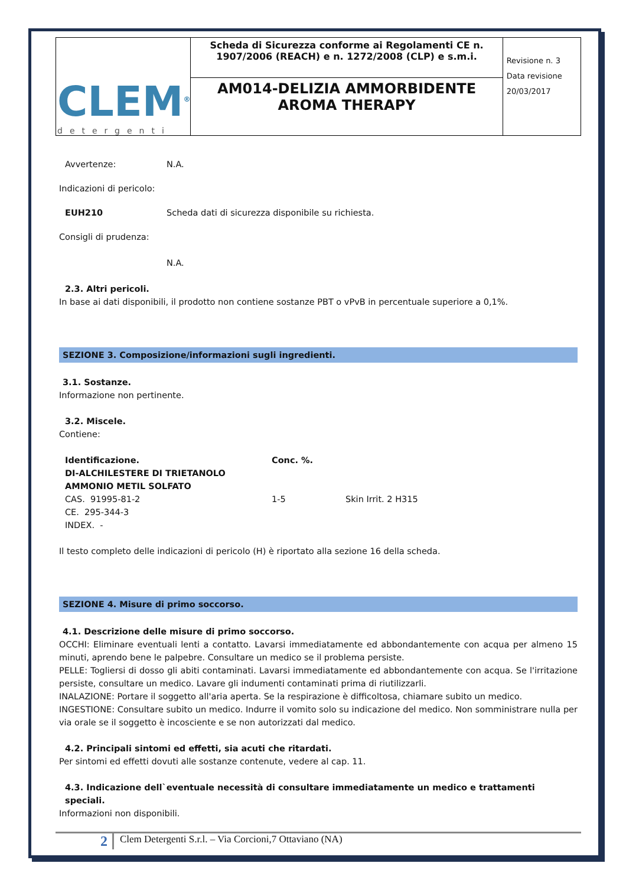| CLEM<sup>®</sup> detergenti | Scheda di Sicurezza conforme ai Regolamenti CE n. 1907/2006 (REACH) e n. 1272/2008 (CLP) e s.m.i. | Revisione n. 3 Data revisione 20/03/2017 |
| | AM014-DELIZIA AMMORBIDENTE AROMA THERAPY | |
Avvertenze: N.A.
Indicazioni di pericolo:
EUH210 Scheda dati di sicurezza disponibile su richiesta.
Consigli di prudenza:
N.A.
2.3. Altri pericoli.
In base ai dati disponibili, il prodotto non contiene sostanze PBT o vPvB in percentuale superiore a 0,1%.
SEZIONE 3. Composizione/informazioni sugli ingredienti.
3.1. Sostanze.
Informazione non pertinente.
3.2. Miscele.
Contiene:
| Identificazione. | Conc. %. | |
| --- | --- | --- |
| DI-ALCHILESTERE DI TRIETANOLO AMMONIO METIL SOLFATO | | |
| CAS. 91995-81-2 | 1-5 | Skin Irrit. 2 H315 |
| CE. 295-344-3 | | |
| INDEX. - | | |
Il testo completo delle indicazioni di pericolo (H) è riportato alla sezione 16 della scheda.
SEZIONE 4. Misure di primo soccorso.
4.1. Descrizione delle misure di primo soccorso.
OCCHI: Eliminare eventuali lenti a contatto. Lavarsi immediatamente ed abbondantemente con acqua per almeno 15 minuti, aprendo bene le palpebre. Consultare un medico se il problema persiste.
PELLE: Togliersi di dosso gli abiti contaminati. Lavarsi immediatamente ed abbondantemente con acqua. Se l'irritazione persiste, consultare un medico. Lavare gli indumenti contaminati prima di riutilizzarli.
INALAZIONE: Portare il soggetto all'aria aperta. Se la respirazione è difficoltosa, chiamare subito un medico.
INGESTIONE: Consultare subito un medico. Indurre il vomito solo su indicazione del medico. Non somministrare nulla per via orale se il soggetto è incosciente e se non autorizzati dal medico.
4.2. Principali sintomi ed effetti, sia acuti che ritardati.
Per sintomi ed effetti dovuti alle sostanze contenute, vedere al cap. 11.
4.3. Indicazione dell`eventuale necessità di consultare immediatamente un medico e trattamenti speciali.
Informazioni non disponibili.
2 Clem Detergenti S.r.l. – Via Corcioni,7 Ottaviano (NA)